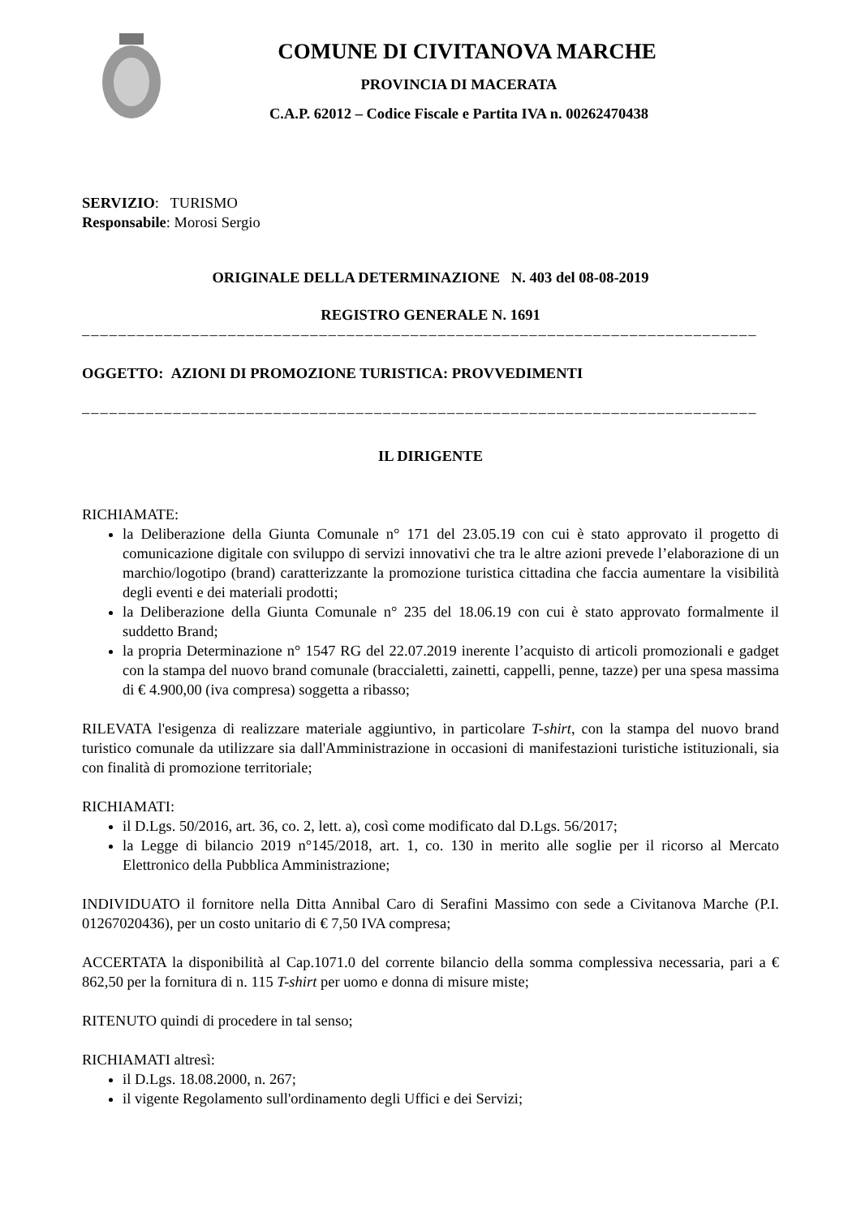COMUNE DI CIVITANOVA MARCHE
PROVINCIA DI MACERATA
C.A.P. 62012 – Codice Fiscale e Partita IVA n. 00262470438
SERVIZIO: TURISMO
Responsabile: Morosi Sergio
ORIGINALE DELLA DETERMINAZIONE N. 403 del 08-08-2019
REGISTRO GENERALE N. 1691
––––––––––––––––––––––––––––––––––––––––––––––––––––––––––––––––––––––––––
OGGETTO: AZIONI DI PROMOZIONE TURISTICA: PROVVEDIMENTI
––––––––––––––––––––––––––––––––––––––––––––––––––––––––––––––––––––––––––
IL DIRIGENTE
RICHIAMATE:
la Deliberazione della Giunta Comunale n° 171 del 23.05.19 con cui è stato approvato il progetto di comunicazione digitale con sviluppo di servizi innovativi che tra le altre azioni prevede l’elaborazione di un marchio/logotipo (brand) caratterizzante la promozione turistica cittadina che faccia aumentare la visibilità degli eventi e dei materiali prodotti;
la Deliberazione della Giunta Comunale n° 235 del 18.06.19 con cui è stato approvato formalmente il suddetto Brand;
la propria Determinazione n° 1547 RG del 22.07.2019 inerente l’acquisto di articoli promozionali e gadget con la stampa del nuovo brand comunale (braccialetti, zainetti, cappelli, penne, tazze) per una spesa massima di € 4.900,00 (iva compresa) soggetta a ribasso;
RILEVATA l'esigenza di realizzare materiale aggiuntivo, in particolare T-shirt, con la stampa del nuovo brand turistico comunale da utilizzare sia dall'Amministrazione in occasioni di manifestazioni turistiche istituzionali, sia con finalità di promozione territoriale;
RICHIAMATI:
il D.Lgs. 50/2016, art. 36, co. 2, lett. a), così come modificato dal D.Lgs. 56/2017;
la Legge di bilancio 2019 n°145/2018, art. 1, co. 130 in merito alle soglie per il ricorso al Mercato Elettronico della Pubblica Amministrazione;
INDIVIDUATO il fornitore nella Ditta Annibal Caro di Serafini Massimo con sede a Civitanova Marche (P.I. 01267020436), per un costo unitario di € 7,50 IVA compresa;
ACCERTATA la disponibilità al Cap.1071.0 del corrente bilancio della somma complessiva necessaria, pari a € 862,50 per la fornitura di n. 115 T-shirt per uomo e donna di misure miste;
RITENUTO quindi di procedere in tal senso;
RICHIAMATI altresì:
il D.Lgs. 18.08.2000, n. 267;
il vigente Regolamento sull'ordinamento degli Uffici e dei Servizi;